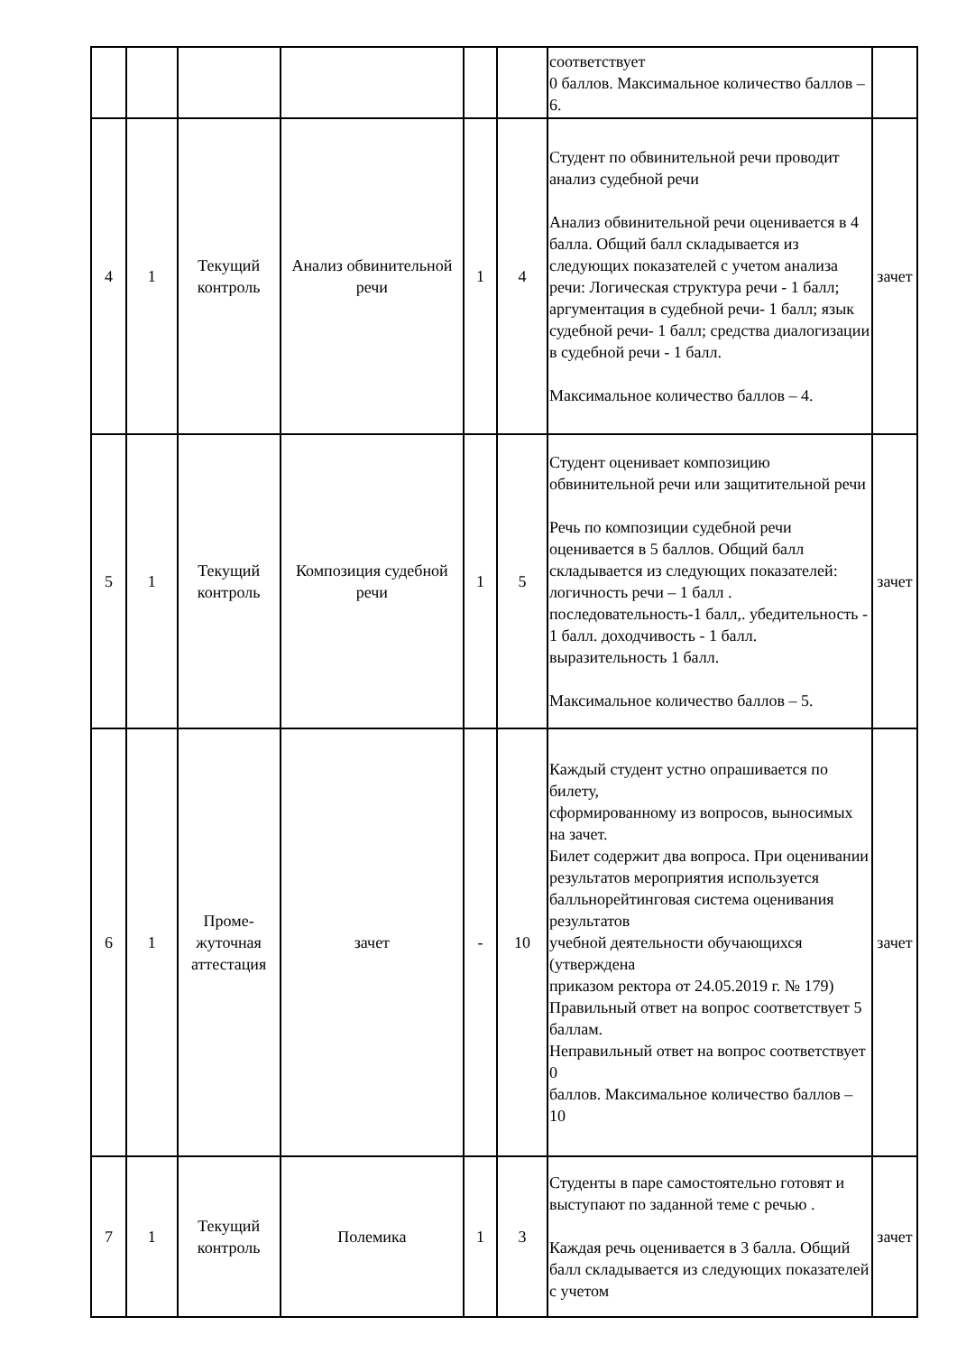| | | | | | | соответствует 0 баллов. Максимальное количество баллов – 6. | |
| 4 | 1 | Текущий контроль | Анализ обвинительной речи | 1 | 4 | Студент по обвинительной речи проводит анализ судебной речи Анализ обвинительной речи оценивается в 4 балла. Общий балл складывается из следующих показателей с учетом анализа речи: Логическая структура речи - 1 балл; аргументация в судебной речи- 1 балл; язык судебной речи- 1 балл; средства диалогизации в судебной речи - 1 балл. Максимальное количество баллов – 4. | зачет |
| 5 | 1 | Текущий контроль | Композиция судебной речи | 1 | 5 | Студент оценивает композицию обвинительной речи или защитительной речи Речь по композиции судебной речи оценивается в 5 баллов. Общий балл складывается из следующих показателей: логичность речи – 1 балл . последовательность-1 балл,. убедительность - 1 балл. доходчивость - 1 балл. выразительность 1 балл. Максимальное количество баллов – 5. | зачет |
| 6 | 1 | Проме- жуточная аттестация | зачет | - | 10 | Каждый студент устно опрашивается по билету, сформированному из вопросов, выносимых на зачет. Билет содержит два вопроса. При оценивании результатов мероприятия используется балльнорейтинговая система оценивания результатов учебной деятельности обучающихся (утверждена приказом ректора от 24.05.2019 г. № 179) Правильный ответ на вопрос соответствует 5 баллам. Неправильный ответ на вопрос соответствует 0 баллов. Максимальное количество баллов – 10 | зачет |
| 7 | 1 | Текущий контроль | Полемика | 1 | 3 | Студенты в паре самостоятельно готовят и выступают по заданной теме с речью . Каждая речь оценивается в 3 балла. Общий балл складывается из следующих показателей с учетом | зачет |